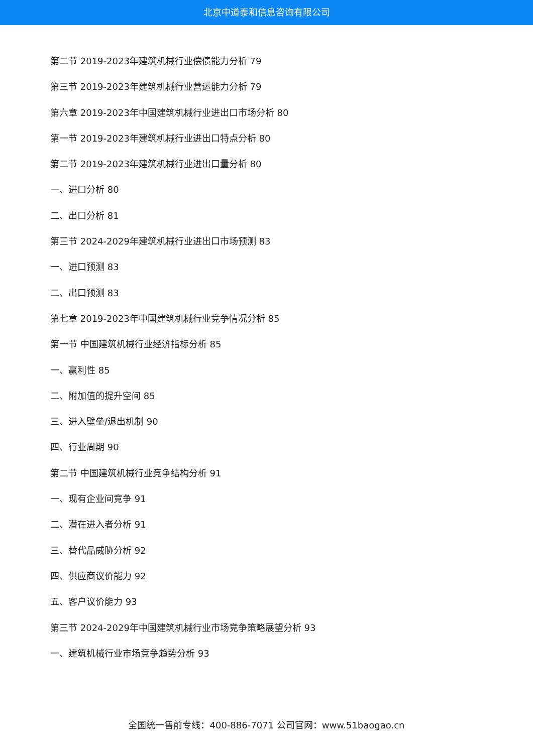北京中道泰和信息咨询有限公司
第二节 2019-2023年建筑机械行业偿债能力分析 79
第三节 2019-2023年建筑机械行业营运能力分析 79
第六章 2019-2023年中国建筑机械行业进出口市场分析 80
第一节 2019-2023年建筑机械行业进出口特点分析 80
第二节 2019-2023年建筑机械行业进出口量分析 80
一、进口分析 80
二、出口分析 81
第三节 2024-2029年建筑机械行业进出口市场预测 83
一、进口预测 83
二、出口预测 83
第七章 2019-2023年中国建筑机械行业竞争情况分析 85
第一节 中国建筑机械行业经济指标分析 85
一、赢利性 85
二、附加值的提升空间 85
三、进入壁垒/退出机制 90
四、行业周期 90
第二节 中国建筑机械行业竞争结构分析 91
一、现有企业间竞争 91
二、潜在进入者分析 91
三、替代品威胁分析 92
四、供应商议价能力 92
五、客户议价能力 93
第三节 2024-2029年中国建筑机械行业市场竞争策略展望分析 93
一、建筑机械行业市场竞争趋势分析 93
全国统一售前专线：400-886-7071 公司官网：www.51baogao.cn